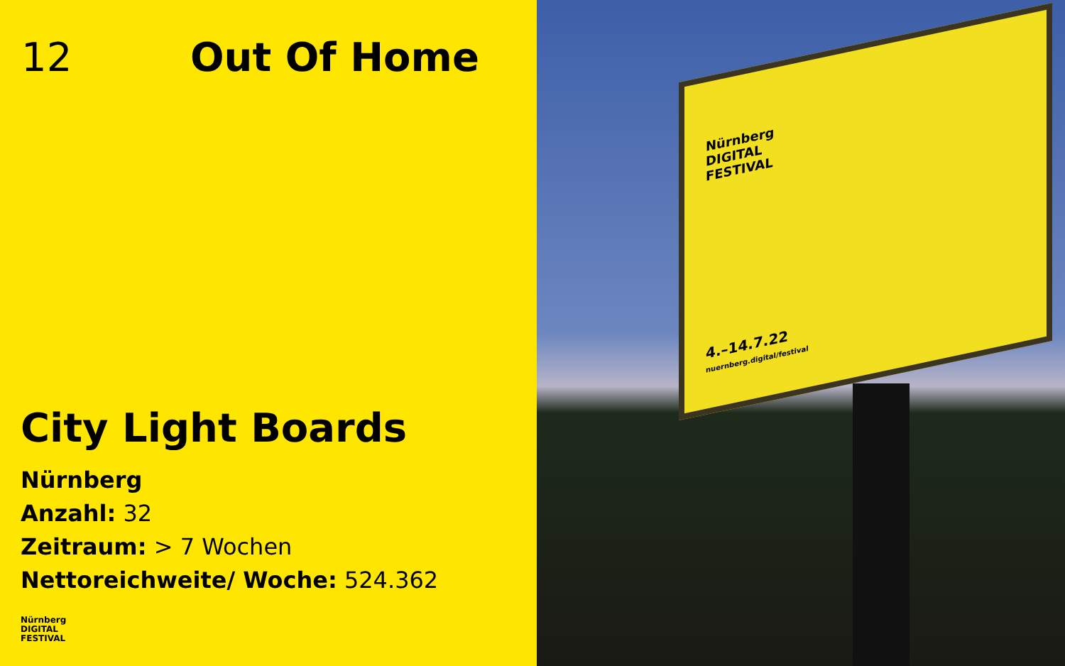12 Out Of Home
City Light Boards
Nürnberg
Anzahl: 32
Zeitraum: > 7 Wochen
Nettoreichweite/ Woche: 524.362
Nürnberg
DIGITAL
FESTIVAL
Nürnberg
DIGITAL
FESTIVAL
4.–14.7.22
nuernberg.digital/festival